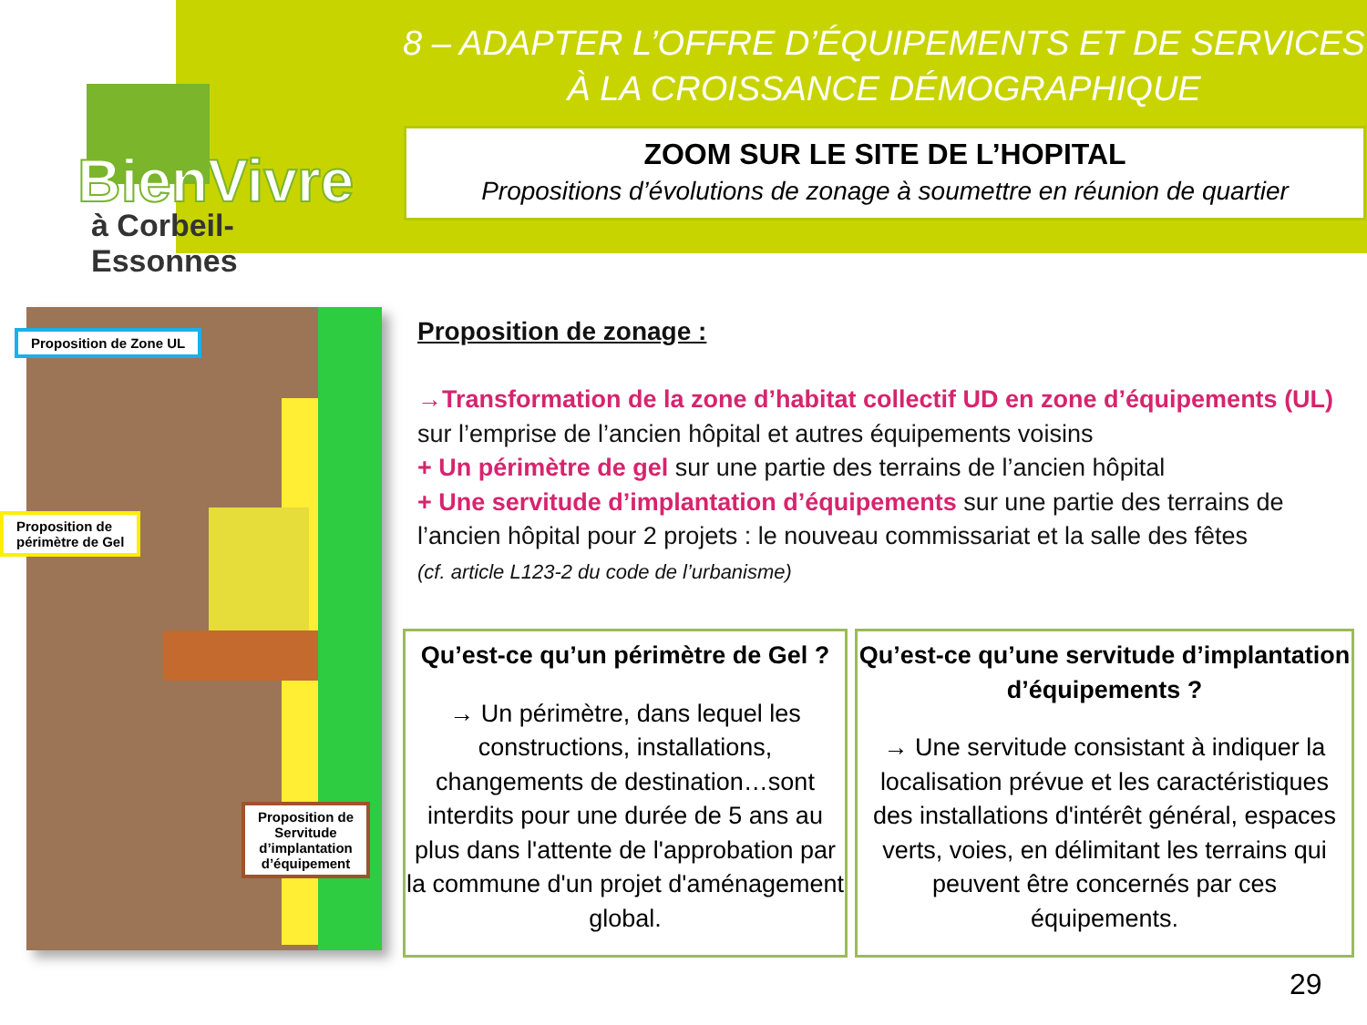BienVivre
à Corbeil-Essonnes
8 – ADAPTER L’OFFRE D’ÉQUIPEMENTS ET DE SERVICES À LA CROISSANCE DÉMOGRAPHIQUE
ZOOM SUR LE SITE DE L’HOPITAL
Propositions d’évolutions de zonage à soumettre en réunion de quartier
Proposition de Zone UL
Proposition de
périmètre de Gel
Proposition de
Servitude
d’implantation
d’équipement
Proposition de zonage :
→Transformation de la zone d’habitat collectif UD en zone d’équipements (UL) sur l’emprise de l’ancien hôpital et autres équipements voisins
+ Un périmètre de gel sur une partie des terrains de l’ancien hôpital
+ Une servitude d’implantation d’équipements sur une partie des terrains de l’ancien hôpital pour 2 projets : le nouveau commissariat et la salle des fêtes
(cf. article L123-2 du code de l’urbanisme)
Qu’est-ce qu’un périmètre de Gel ?
→ Un périmètre, dans lequel les constructions, installations, changements de destination…sont interdits pour une durée de 5 ans au plus dans l'attente de l'approbation par la commune d'un projet d'aménagement global.
Qu’est-ce qu’une servitude d’implantation d’équipements ?
→ Une servitude consistant à indiquer la localisation prévue et les caractéristiques des installations d'intérêt général, espaces verts, voies, en délimitant les terrains qui peuvent être concernés par ces équipements.
29